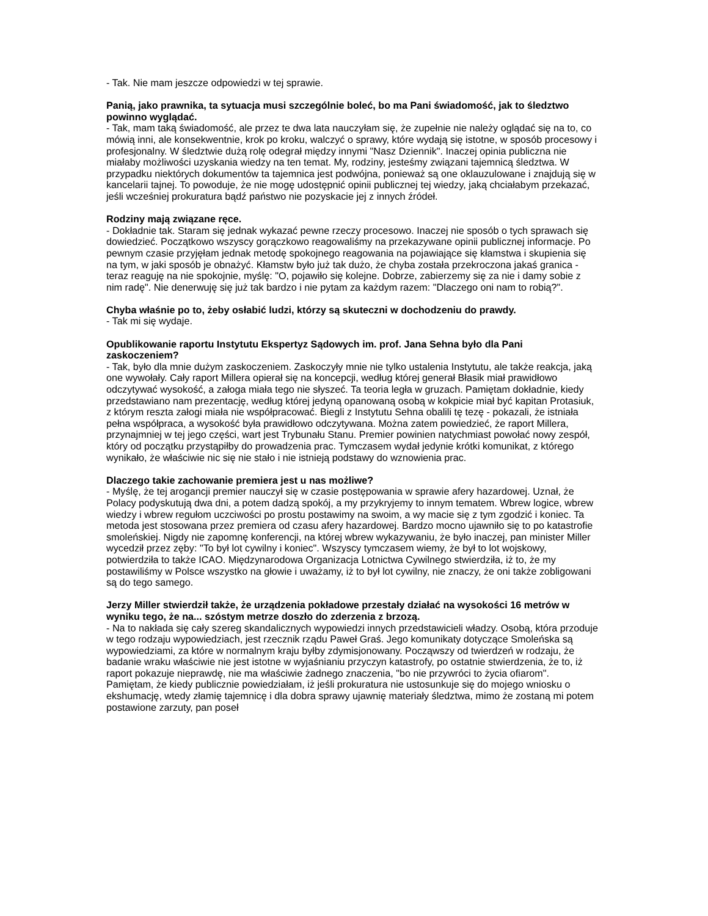- Tak. Nie mam jeszcze odpowiedzi w tej sprawie.
Panią, jako prawnika, ta sytuacja musi szczególnie boleć, bo ma Pani świadomość, jak to śledztwo powinno wyglądać.
- Tak, mam taką świadomość, ale przez te dwa lata nauczyłam się, że zupełnie nie należy oglądać się na to, co mówią inni, ale konsekwentnie, krok po kroku, walczyć o sprawy, które wydają się istotne, w sposób procesowy i profesjonalny. W śledztwie dużą rolę odegrał między innymi "Nasz Dziennik". Inaczej opinia publiczna nie miałaby możliwości uzyskania wiedzy na ten temat. My, rodziny, jesteśmy związani tajemnicą śledztwa. W przypadku niektórych dokumentów ta tajemnica jest podwójna, ponieważ są one oklauzulowane i znajdują się w kancelarii tajnej. To powoduje, że nie mogę udostępnić opinii publicznej tej wiedzy, jaką chciałabym przekazać, jeśli wcześniej prokuratura bądź państwo nie pozyskacie jej z innych źródeł.
Rodziny mają związane ręce.
- Dokładnie tak. Staram się jednak wykazać pewne rzeczy procesowo. Inaczej nie sposób o tych sprawach się dowiedzieć. Początkowo wszyscy gorączkowo reagowaliśmy na przekazywane opinii publicznej informacje. Po pewnym czasie przyjęłam jednak metodę spokojnego reagowania na pojawiające się kłamstwa i skupienia się na tym, w jaki sposób je obnażyć. Kłamstw było już tak dużo, że chyba została przekroczona jakaś granica - teraz reaguję na nie spokojnie, myślę: "O, pojawiło się kolejne. Dobrze, zabierzemy się za nie i damy sobie z nim radę". Nie denerwuję się już tak bardzo i nie pytam za każdym razem: "Dlaczego oni nam to robią?".
Chyba właśnie po to, żeby osłabić ludzi, którzy są skuteczni w dochodzeniu do prawdy.
- Tak mi się wydaje.
Opublikowanie raportu Instytutu Ekspertyz Sądowych im. prof. Jana Sehna było dla Pani zaskoczeniem?
- Tak, było dla mnie dużym zaskoczeniem. Zaskoczyły mnie nie tylko ustalenia Instytutu, ale także reakcja, jaką one wywołały. Cały raport Millera opierał się na koncepcji, według której generał Błasik miał prawidłowo odczytywać wysokość, a załoga miała tego nie słyszeć. Ta teoria legła w gruzach. Pamiętam dokładnie, kiedy przedstawiano nam prezentację, według której jedyną opanowaną osobą w kokpicie miał być kapitan Protasiuk, z którym reszta załogi miała nie współpracować. Biegli z Instytutu Sehna obalili tę tezę - pokazali, że istniała pełna współpraca, a wysokość była prawidłowo odczytywana. Można zatem powiedzieć, że raport Millera, przynajmniej w tej jego części, wart jest Trybunału Stanu. Premier powinien natychmiast powołać nowy zespół, który od początku przystąpiłby do prowadzenia prac. Tymczasem wydał jedynie krótki komunikat, z którego wynikało, że właściwie nic się nie stało i nie istnieją podstawy do wznowienia prac.
Dlaczego takie zachowanie premiera jest u nas możliwe?
- Myślę, że tej arogancji premier nauczył się w czasie postępowania w sprawie afery hazardowej. Uznał, że Polacy podyskutują dwa dni, a potem dadzą spokój, a my przykryjemy to innym tematem. Wbrew logice, wbrew wiedzy i wbrew regułom uczciwości po prostu postawimy na swoim, a wy macie się z tym zgodzić i koniec. Ta metoda jest stosowana przez premiera od czasu afery hazardowej. Bardzo mocno ujawniło się to po katastrofie smoleńskiej. Nigdy nie zapomnę konferencji, na której wbrew wykazywaniu, że było inaczej, pan minister Miller wycedził przez zęby: "To był lot cywilny i koniec". Wszyscy tymczasem wiemy, że był to lot wojskowy, potwierdziła to także ICAO. Międzynarodowa Organizacja Lotnictwa Cywilnego stwierdziła, iż to, że my postawiliśmy w Polsce wszystko na głowie i uważamy, iż to był lot cywilny, nie znaczy, że oni także zobligowani są do tego samego.
Jerzy Miller stwierdził także, że urządzenia pokładowe przestały działać na wysokości 16 metrów w wyniku tego, że na... szóstym metrze doszło do zderzenia z brzozą.
- Na to nakłada się cały szereg skandalicznych wypowiedzi innych przedstawicieli władzy. Osobą, która przoduje w tego rodzaju wypowiedziach, jest rzecznik rządu Paweł Graś. Jego komunikaty dotyczące Smoleńska są wypowiedziami, za które w normalnym kraju byłby zdymisjonowany. Począwszy od twierdzeń w rodzaju, że badanie wraku właściwie nie jest istotne w wyjaśnianiu przyczyn katastrofy, po ostatnie stwierdzenia, że to, iż raport pokazuje nieprawdę, nie ma właściwie żadnego znaczenia, "bo nie przywróci to życia ofiarom". Pamiętam, że kiedy publicznie powiedziałam, iż jeśli prokuratura nie ustosunkuje się do mojego wniosku o ekshumację, wtedy złamię tajemnicę i dla dobra sprawy ujawnię materiały śledztwa, mimo że zostaną mi potem postawione zarzuty, pan poseł